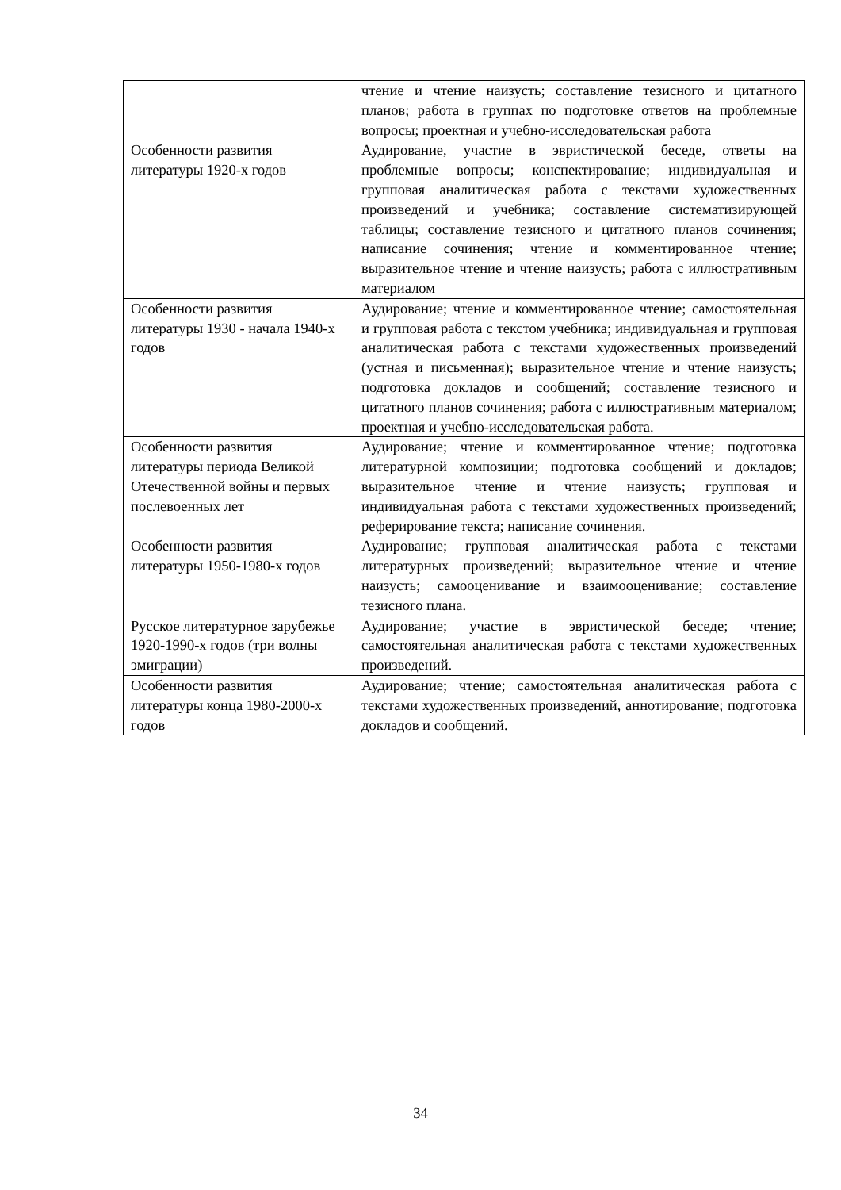| | чтение и чтение наизусть; составление тезисного и цитатного планов; работа в группах по подготовке ответов на проблемные вопросы; проектная и учебно-исследовательская работа |
| Особенности развития литературы 1920-х годов | Аудирование, участие в эвристической беседе, ответы на проблемные вопросы; конспектирование; индивидуальная и групповая аналитическая работа с текстами художественных произведений и учебника; составление систематизирующей таблицы; составление тезисного и цитатного планов сочинения; написание сочинения; чтение и комментированное чтение; выразительное чтение и чтение наизусть; работа с иллюстративным материалом |
| Особенности развития литературы 1930 - начала 1940-х годов | Аудирование; чтение и комментированное чтение; самостоятельная и групповая работа с текстом учебника; индивидуальная и групповая аналитическая работа с текстами художественных произведений (устная и письменная); выразительное чтение и чтение наизусть; подготовка докладов и сообщений; составление тезисного и цитатного планов сочинения; работа с иллюстративным материалом; проектная и учебно-исследовательская работа. |
| Особенности развития литературы периода Великой Отечественной войны и первых послевоенных лет | Аудирование; чтение и комментированное чтение; подготовка литературной композиции; подготовка сообщений и докладов; выразительное чтение и чтение наизусть; групповая и индивидуальная работа с текстами художественных произведений; реферирование текста; написание сочинения. |
| Особенности развития литературы 1950-1980-х годов | Аудирование; групповая аналитическая работа с текстами литературных произведений; выразительное чтение и чтение наизусть; самооценивание и взаимооценивание; составление тезисного плана. |
| Русское литературное зарубежье 1920-1990-х годов (три волны эмиграции) | Аудирование; участие в эвристической беседе; чтение; самостоятельная аналитическая работа с текстами художественных произведений. |
| Особенности развития литературы конца 1980-2000-х годов | Аудирование; чтение; самостоятельная аналитическая работа с текстами художественных произведений, аннотирование; подготовка докладов и сообщений. |
34